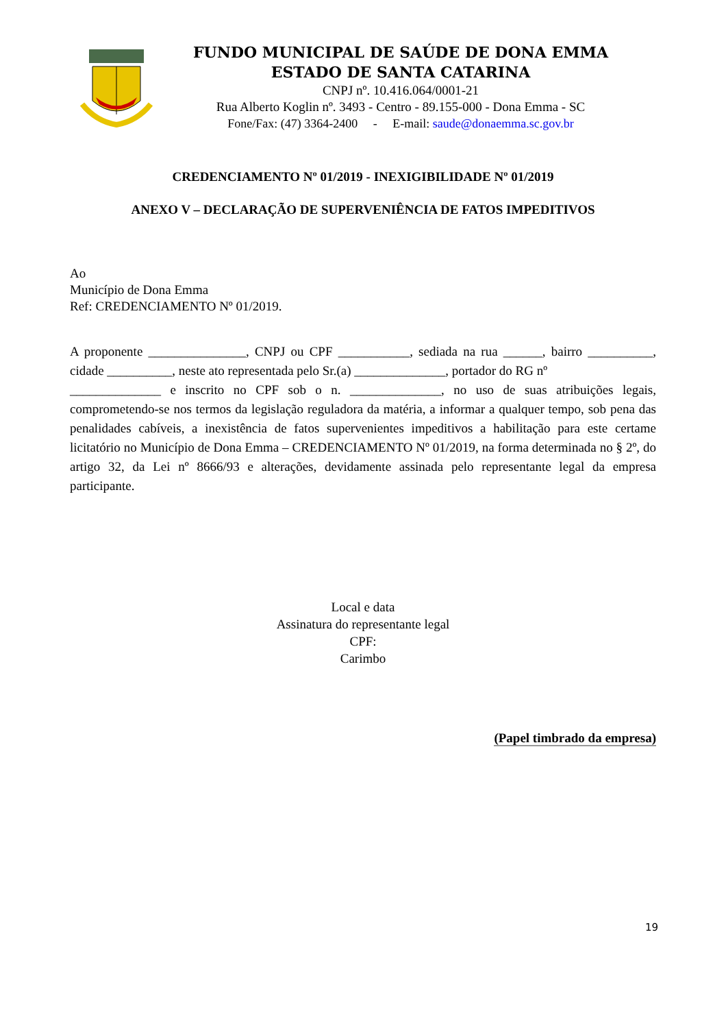FUNDO MUNICIPAL DE SAÚDE DE DONA EMMA
ESTADO DE SANTA CATARINA
CNPJ nº. 10.416.064/0001-21
Rua Alberto Koglin nº. 3493 - Centro - 89.155-000 - Dona Emma - SC
Fone/Fax: (47) 3364-2400 - E-mail: saude@donaemma.sc.gov.br
CREDENCIAMENTO Nº 01/2019 - INEXIGIBILIDADE Nº 01/2019
ANEXO V – DECLARAÇÃO DE SUPERVENIÊNCIA DE FATOS IMPEDITIVOS
Ao
Município de Dona Emma
Ref: CREDENCIAMENTO Nº 01/2019.
A proponente _______________, CNPJ ou CPF ___________, sediada na rua ______, bairro __________, cidade __________, neste ato representada pelo Sr.(a) ______________, portador do RG nº
______________ e inscrito no CPF sob o n. ______________, no uso de suas atribuições legais, comprometendo-se nos termos da legislação reguladora da matéria, a informar a qualquer tempo, sob pena das penalidades cabíveis, a inexistência de fatos supervenientes impeditivos a habilitação para este certame licitatório no Município de Dona Emma – CREDENCIAMENTO Nº 01/2019, na forma determinada no § 2º, do artigo 32, da Lei nº 8666/93 e alterações, devidamente assinada pelo representante legal da empresa participante.
Local e data
Assinatura do representante legal
CPF:
Carimbo
(Papel timbrado da empresa)
19